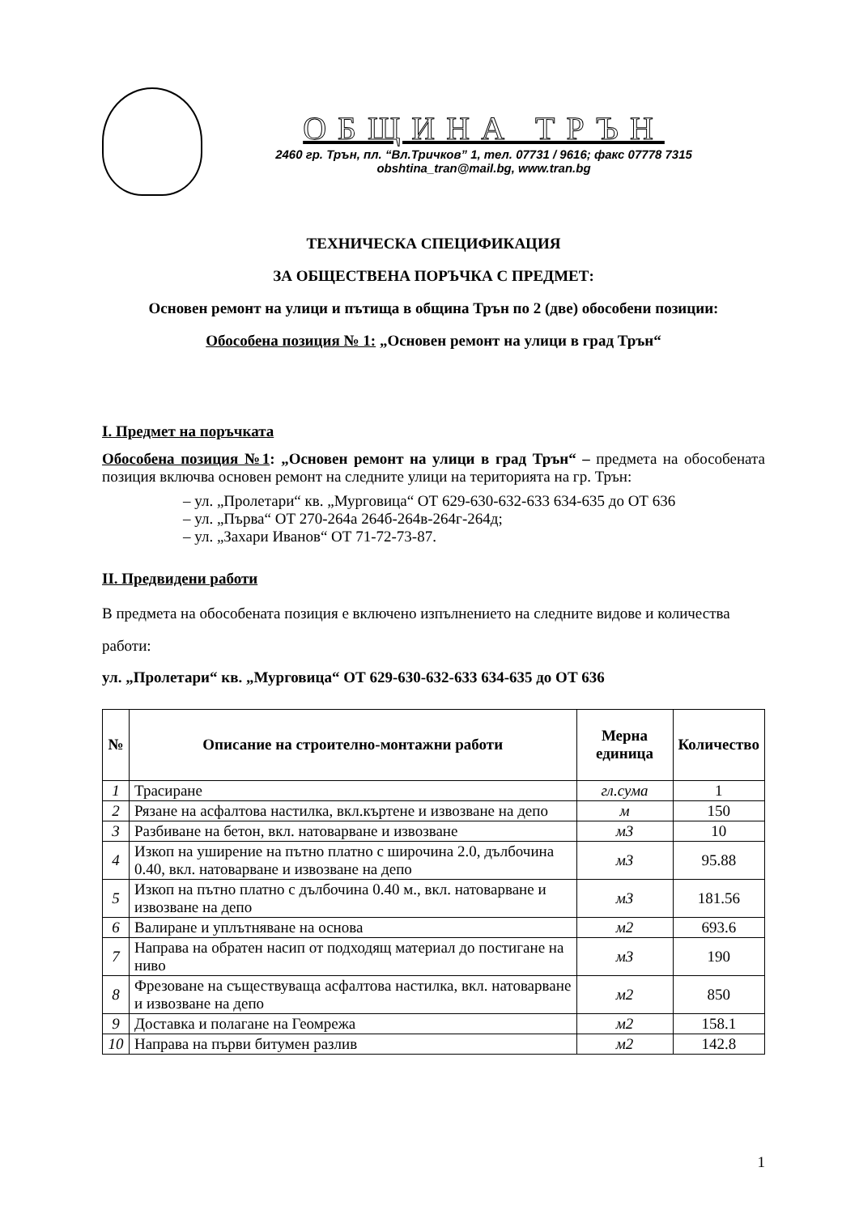ОБЩИНА ТРЪН
2460 гр. Трън, пл. “Вл.Тричков” 1, тел. 07731 / 9616; факс 07778 7315
obshtina_tran@mail.bg, www.tran.bg
ТЕХНИЧЕСКА СПЕЦИФИКАЦИЯ
ЗА ОБЩЕСТВЕНА ПОРЪЧКА С ПРЕДМЕТ:
Основен ремонт на улици и пътища в община Трън по 2 (две) обособени позиции:
Обособена позиция № 1: „Основен ремонт на улици в град Трън“
I. Предмет на поръчката
Обособена позиция №1: „Основен ремонт на улици в град Трън“ – предмета на обособената позиция включва основен ремонт на следните улици на територията на гр. Трън:
– ул. „Пролетари“ кв. „Мурговица“ ОТ 629-630-632-633 634-635 до ОТ 636
– ул. „Първа“ ОТ 270-264а 264б-264в-264г-264д;
– ул. „Захари Иванов“ ОТ 71-72-73-87.
II. Предвидени работи
В предмета на обособената позиция е включено изпълнението на следните видове и количества работи:
ул. „Пролетари“ кв. „Мурговица“ ОТ 629-630-632-633 634-635 до ОТ 636
| № | Описание на строително-монтажни работи | Мерна единица | Количество |
| --- | --- | --- | --- |
| 1 | Трасиране | гл.сума | 1 |
| 2 | Рязане на асфалтова настилка, вкл.къртене и извозване на депо | м | 150 |
| 3 | Разбиване на бетон, вкл. натоварване и извозване | м3 | 10 |
| 4 | Изкоп на уширение на пътно платно с широчина 2.0, дълбочина 0.40, вкл. натоварване и извозване на депо | м3 | 95.88 |
| 5 | Изкоп на пътно платно с дълбочина 0.40 м., вкл. натоварване и извозване на депо | м3 | 181.56 |
| 6 | Валиране и уплътняване на основа | м2 | 693.6 |
| 7 | Направа на обратен насип от подходящ материал до постигане на ниво | м3 | 190 |
| 8 | Фрезоване на съществуваща асфалтова настилка, вкл. натоварване и извозване на депо | м2 | 850 |
| 9 | Доставка и полагане на Геомрежа | м2 | 158.1 |
| 10 | Направа на първи битумен разлив | м2 | 142.8 |
1